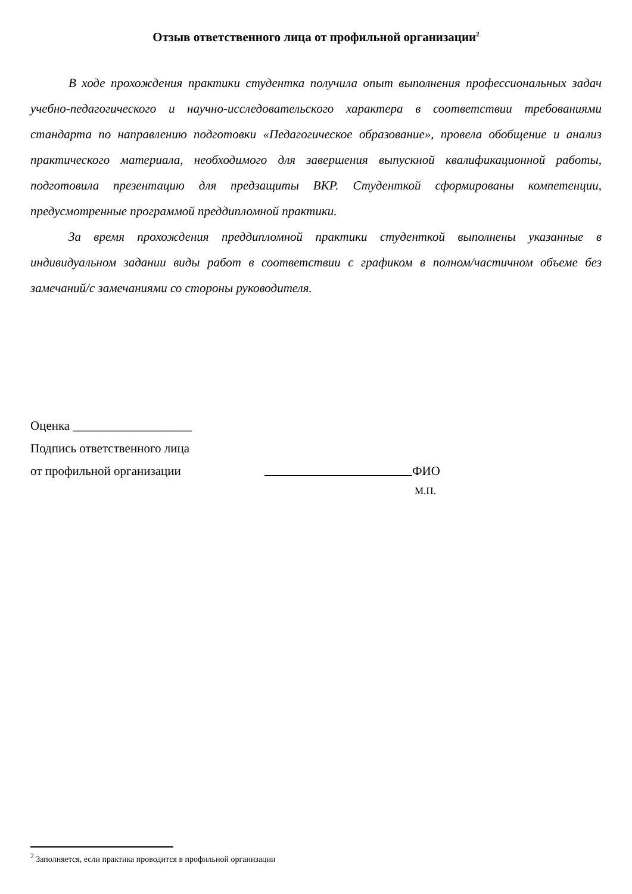Отзыв ответственного лица от профильной организации<sup>2</sup>
В ходе прохождения практики студентка получила опыт выполнения профессиональных задач учебно-педагогического и научно-исследовательского характера в соответствии требованиями стандарта по направлению подготовки «Педагогическое образование», провела обобщение и анализ практического материала, необходимого для завершения выпускной квалификационной работы, подготовила презентацию для предзащиты ВКР. Студенткой сформированы компетенции, предусмотренные программой преддипломной практики.
За время прохождения преддипломной практики студенткой выполнены указанные в индивидуальном задании виды работ в соответствии с графиком в полном/частичном объеме без замечаний/с замечаниями со стороны руководителя.
Оценка ___________________
Подпись ответственного лица
от профильной организации ФИО
М.П.
<sup>2</sup> Заполняется, если практика проводится в профильной организации